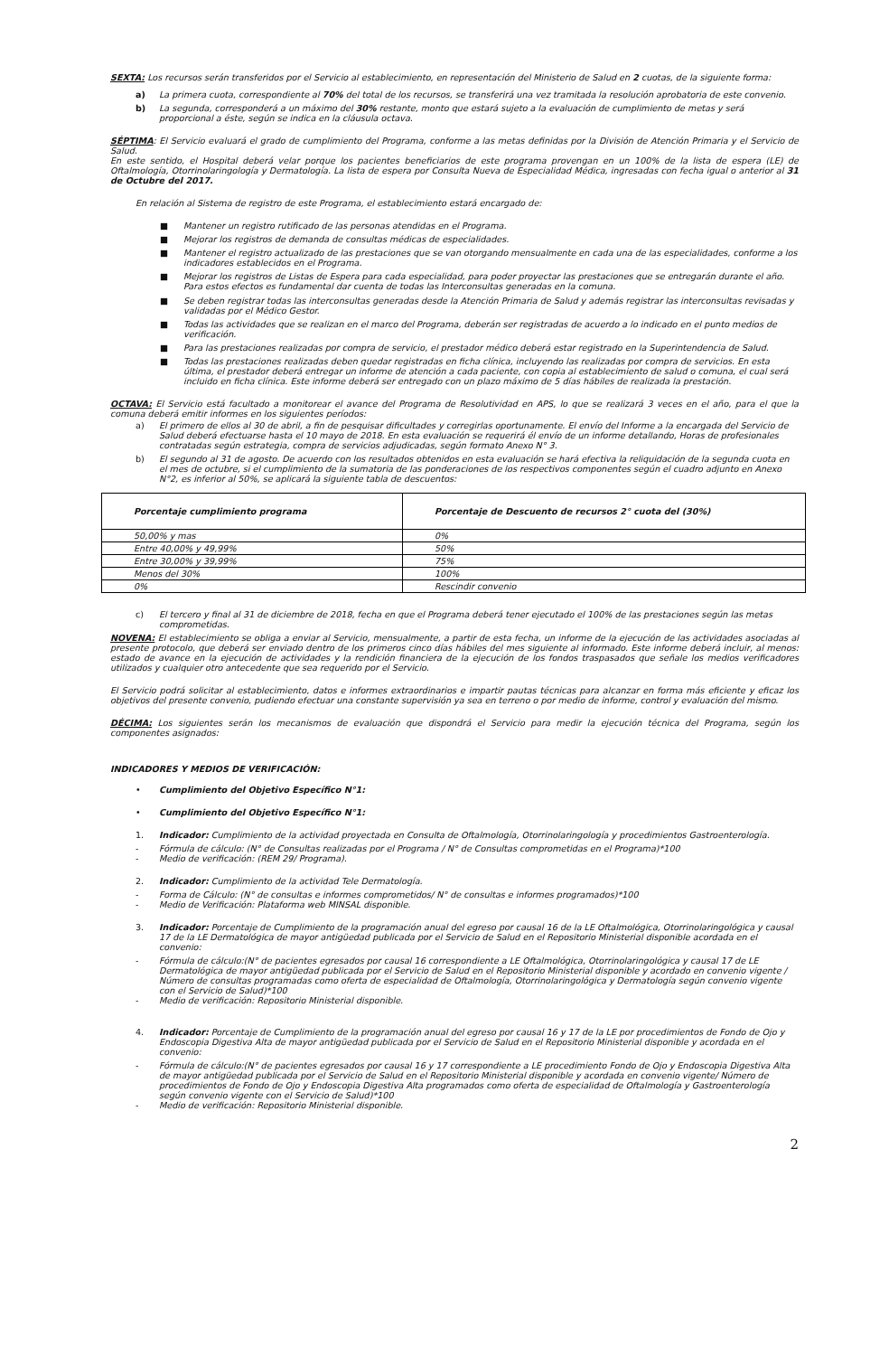SEXTA: Los recursos serán transferidos por el Servicio al establecimiento, en representación del Ministerio de Salud en 2 cuotas, de la siguiente forma:
a) La primera cuota, correspondiente al 70% del total de los recursos, se transferirá una vez tramitada la resolución aprobatoria de este convenio.
b) La segunda, corresponderá a un máximo del 30% restante, monto que estará sujeto a la evaluación de cumplimiento de metas y será proporcional a éste, según se indica en la cláusula octava.
SÉPTIMA: El Servicio evaluará el grado de cumplimiento del Programa, conforme a las metas definidas por la División de Atención Primaria y el Servicio de Salud.
En este sentido, el Hospital deberá velar porque los pacientes beneficiarios de este programa provengan en un 100% de la lista de espera (LE) de Oftalmología, Otorrinolaringología y Dermatología. La lista de espera por Consulta Nueva de Especialidad Médica, ingresadas con fecha igual o anterior al 31 de Octubre del 2017.
En relación al Sistema de registro de este Programa, el establecimiento estará encargado de:
■ Mantener un registro rutificado de las personas atendidas en el Programa.
■ Mejorar los registros de demanda de consultas médicas de especialidades.
■ Mantener el registro actualizado de las prestaciones que se van otorgando mensualmente en cada una de las especialidades, conforme a los indicadores establecidos en el Programa.
■ Mejorar los registros de Listas de Espera para cada especialidad, para poder proyectar las prestaciones que se entregarán durante el año. Para estos efectos es fundamental dar cuenta de todas las Interconsultas generadas en la comuna.
■ Se deben registrar todas las interconsultas generadas desde la Atención Primaria de Salud y además registrar las interconsultas revisadas y validadas por el Médico Gestor.
■ Todas las actividades que se realizan en el marco del Programa, deberán ser registradas de acuerdo a lo indicado en el punto medios de verificación.
■ Para las prestaciones realizadas por compra de servicio, el prestador médico deberá estar registrado en la Superintendencia de Salud.
■ Todas las prestaciones realizadas deben quedar registradas en ficha clínica, incluyendo las realizadas por compra de servicios. En esta última, el prestador deberá entregar un informe de atención a cada paciente, con copia al establecimiento de salud o comuna, el cual será incluido en ficha clínica. Este informe deberá ser entregado con un plazo máximo de 5 días hábiles de realizada la prestación.
OCTAVA: El Servicio está facultado a monitorear el avance del Programa de Resolutividad en APS, lo que se realizará 3 veces en el año, para el que la comuna deberá emitir informes en los siguientes períodos:
a) El primero de ellos al 30 de abril, a fin de pesquisar dificultades y corregirlas oportunamente. El envío del Informe a la encargada del Servicio de Salud deberá efectuarse hasta el 10 mayo de 2018. En esta evaluación se requerirá él envío de un informe detallando, Horas de profesionales contratadas según estrategia, compra de servicios adjudicadas, según formato Anexo N° 3.
b) El segundo al 31 de agosto. De acuerdo con los resultados obtenidos en esta evaluación se hará efectiva la reliquidación de la segunda cuota en el mes de octubre, si el cumplimiento de la sumatoria de las ponderaciones de los respectivos componentes según el cuadro adjunto en Anexo N°2, es inferior al 50%, se aplicará la siguiente tabla de descuentos:
| Porcentaje cumplimiento programa | Porcentaje de Descuento de recursos 2° cuota del (30%) |
| --- | --- |
| 50,00% y mas | 0% |
| Entre 40,00% y 49,99% | 50% |
| Entre 30,00% y 39,99% | 75% |
| Menos del 30% | 100% |
| 0% | Rescindir convenio |
c) El tercero y final al 31 de diciembre de 2018, fecha en que el Programa deberá tener ejecutado el 100% de las prestaciones según las metas comprometidas.
NOVENA: El establecimiento se obliga a enviar al Servicio, mensualmente, a partir de esta fecha, un informe de la ejecución de las actividades asociadas al presente protocolo, que deberá ser enviado dentro de los primeros cinco días hábiles del mes siguiente al informado. Este informe deberá incluir, al menos: estado de avance en la ejecución de actividades y la rendición financiera de la ejecución de los fondos traspasados que señale los medios verificadores utilizados y cualquier otro antecedente que sea requerido por el Servicio.
El Servicio podrá solicitar al establecimiento, datos e informes extraordinarios e impartir pautas técnicas para alcanzar en forma más eficiente y eficaz los objetivos del presente convenio, pudiendo efectuar una constante supervisión ya sea en terreno o por medio de informe, control y evaluación del mismo.
DÉCIMA: Los siguientes serán los mecanismos de evaluación que dispondrá el Servicio para medir la ejecución técnica del Programa, según los componentes asignados:
INDICADORES Y MEDIOS DE VERIFICACIÓN:
• Cumplimiento del Objetivo Específico N°1:
• Cumplimiento del Objetivo Específico N°1:
1. Indicador: Cumplimiento de la actividad proyectada en Consulta de Oftalmología, Otorrinolaringología y procedimientos Gastroenterología.
- Fórmula de cálculo: (N° de Consultas realizadas por el Programa / N° de Consultas comprometidas en el Programa)*100
- Medio de verificación: (REM 29/ Programa).
2. Indicador: Cumplimiento de la actividad Tele Dermatología.
- Forma de Cálculo: (N° de consultas e informes comprometidos/ N° de consultas e informes programados)*100
- Medio de Verificación: Plataforma web MINSAL disponible.
3. Indicador: Porcentaje de Cumplimiento de la programación anual del egreso por causal 16 de la LE Oftalmológica, Otorrinolaringológica y causal 17 de la LE Dermatológica de mayor antigüedad publicada por el Servicio de Salud en el Repositorio Ministerial disponible acordada en el convenio:
- Fórmula de cálculo:(N° de pacientes egresados por causal 16 correspondiente a LE Oftalmológica, Otorrinolaringológica y causal 17 de LE Dermatológica de mayor antigüedad publicada por el Servicio de Salud en el Repositorio Ministerial disponible y acordado en convenio vigente / Número de consultas programadas como oferta de especialidad de Oftalmología, Otorrinolaringológica y Dermatología según convenio vigente con el Servicio de Salud)*100
- Medio de verificación: Repositorio Ministerial disponible.
4. Indicador: Porcentaje de Cumplimiento de la programación anual del egreso por causal 16 y 17 de la LE por procedimientos de Fondo de Ojo y Endoscopia Digestiva Alta de mayor antigüedad publicada por el Servicio de Salud en el Repositorio Ministerial disponible y acordada en el convenio:
- Fórmula de cálculo:(N° de pacientes egresados por causal 16 y 17 correspondiente a LE procedimiento Fondo de Ojo y Endoscopia Digestiva Alta de mayor antigüedad publicada por el Servicio de Salud en el Repositorio Ministerial disponible y acordada en convenio vigente/ Número de procedimientos de Fondo de Ojo y Endoscopia Digestiva Alta programados como oferta de especialidad de Oftalmología y Gastroenterología según convenio vigente con el Servicio de Salud)*100
- Medio de verificación: Repositorio Ministerial disponible.
2